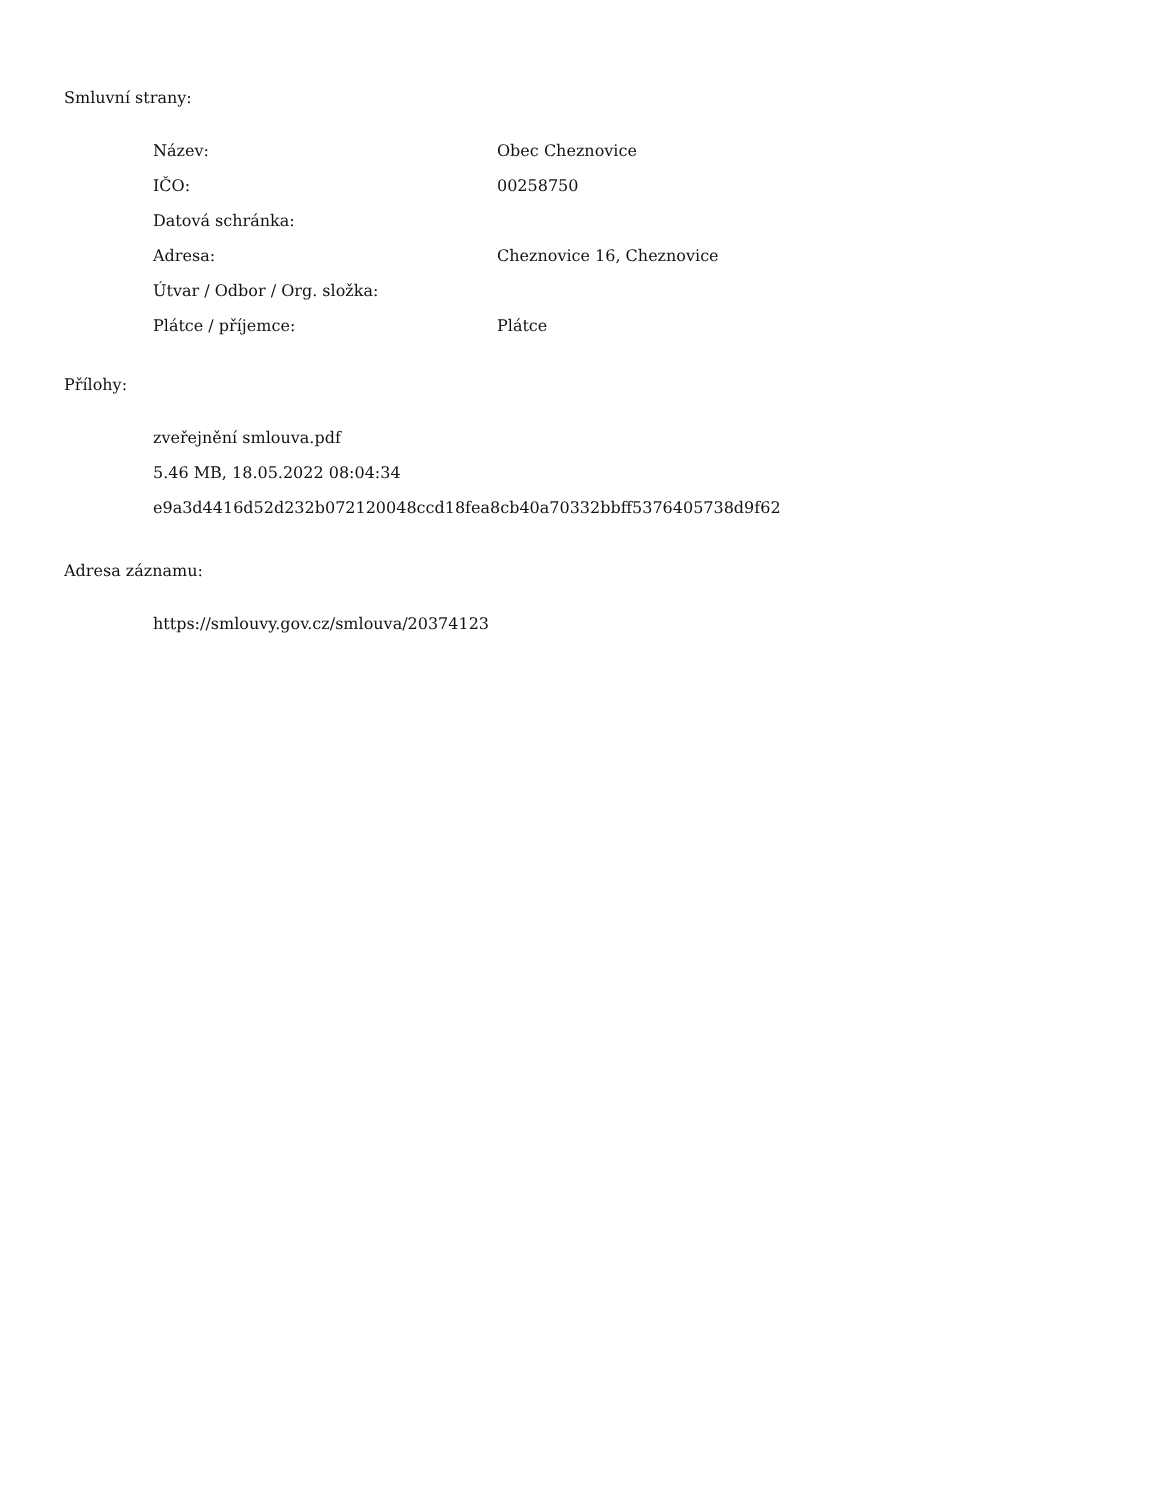Smluvní strany:
| Název: | Obec Cheznovice |
| IČO: | 00258750 |
| Datová schránka: | |
| Adresa: | Cheznovice 16, Cheznovice |
| Útvar / Odbor / Org. složka: | |
| Plátce / příjemce: | Plátce |
Přílohy:
zveřejnění smlouva.pdf
5.46 MB, 18.05.2022 08:04:34
e9a3d4416d52d232b072120048ccd18fea8cb40a70332bbff5376405738d9f62
Adresa záznamu:
https://smlouvy.gov.cz/smlouva/20374123